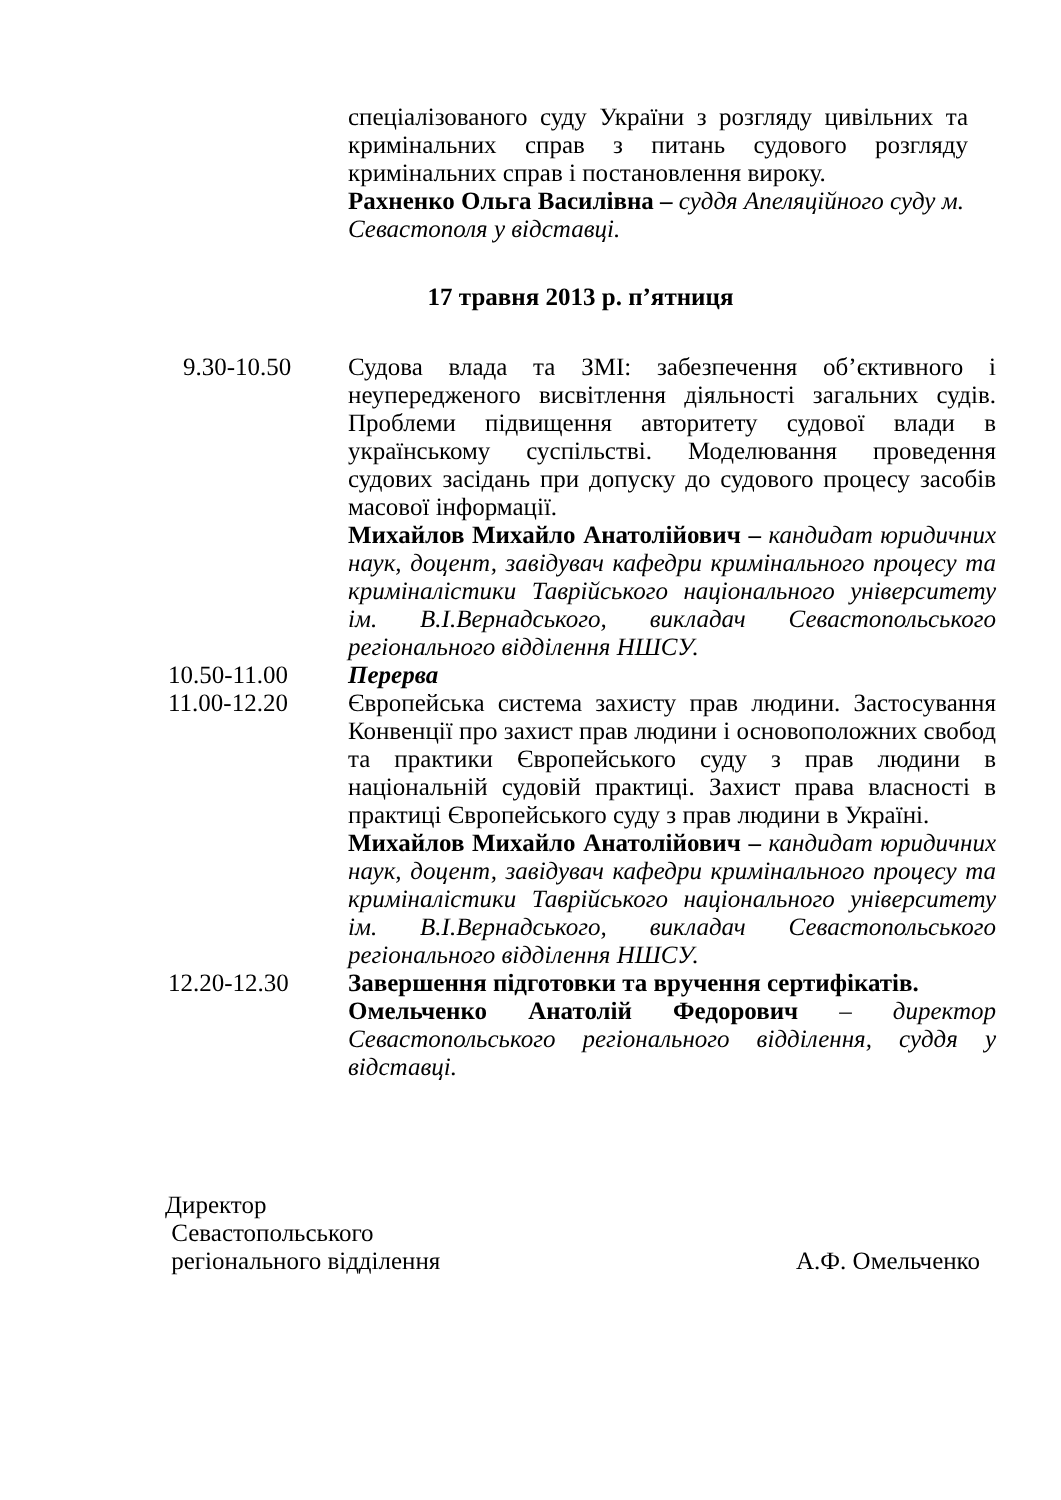спеціалізованого суду України з розгляду цивільних та кримінальних справ з питань судового розгляду кримінальних справ і постановлення вироку.
Рахненко Ольга Василівна – суддя Апеляційного суду м. Севастополя у відставці.
17 травня 2013 р. п’ятниця
9.30-10.50 Судова влада та ЗМІ: забезпечення об’єктивного і неупередженого висвітлення діяльності загальних судів. Проблеми підвищення авторитету судової влади в українському суспільстві. Моделювання проведення судових засідань при допуску до судового процесу засобів масової інформації.
Михайлов Михайло Анатолійович – кандидат юридичних наук, доцент, завідувач кафедри кримінального процесу та криміналістики Таврійського національного університету ім. В.І.Вернадського, викладач Севастопольського регіонального відділення НШСУ.
10.50-11.00 Перерва
11.00-12.20 Європейська система захисту прав людини. Застосування Конвенції про захист прав людини і основоположних свобод та практики Європейського суду з прав людини в національній судовій практиці. Захист права власності в практиці Європейського суду з прав людини в Україні.
Михайлов Михайло Анатолійович – кандидат юридичних наук, доцент, завідувач кафедри кримінального процесу та криміналістики Таврійського національного університету ім. В.І.Вернадського, викладач Севастопольського регіонального відділення НШСУ.
12.20-12.30 Завершення підготовки та вручення сертифікатів.
Омельченко Анатолій Федорович – директор Севастопольського регіонального відділення, суддя у відставці.
Директор
Севастопольського
регіонального відділення А.Ф. Омельченко